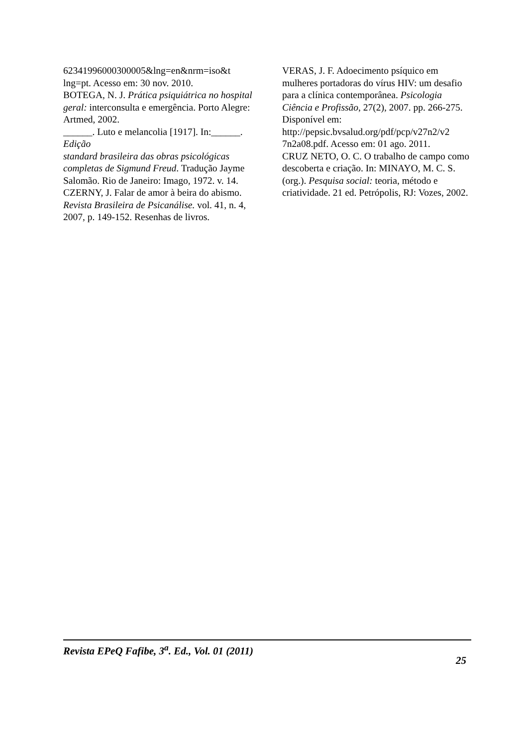62341996000300005&lng=en&nrm=iso&t lng=pt. Acesso em: 30 nov. 2010.
BOTEGA, N. J. Prática psiquiátrica no hospital geral: interconsulta e emergência. Porto Alegre: Artmed, 2002.
______. Luto e melancolia [1917]. In:______. Edição
standard brasileira das obras psicológicas completas de Sigmund Freud. Tradução Jayme Salomão. Rio de Janeiro: Imago, 1972. v. 14.
CZERNY, J. Falar de amor à beira do abismo. Revista Brasileira de Psicanálise. vol. 41, n. 4, 2007, p. 149-152. Resenhas de livros.
VERAS, J. F. Adoecimento psíquico em mulheres portadoras do vírus HIV: um desafio para a clínica contemporânea. Psicologia Ciência e Profissão, 27(2), 2007. pp. 266-275. Disponível em: http://pepsic.bvsalud.org/pdf/pcp/v27n2/v2 7n2a08.pdf. Acesso em: 01 ago. 2011.
CRUZ NETO, O. C. O trabalho de campo como descoberta e criação. In: MINAYO, M. C. S. (org.). Pesquisa social: teoria, método e criatividade. 21 ed. Petrópolis, RJ: Vozes, 2002.
Revista EPeQ Fafibe, 3<sup>a</sup>. Ed., Vol. 01 (2011) 25